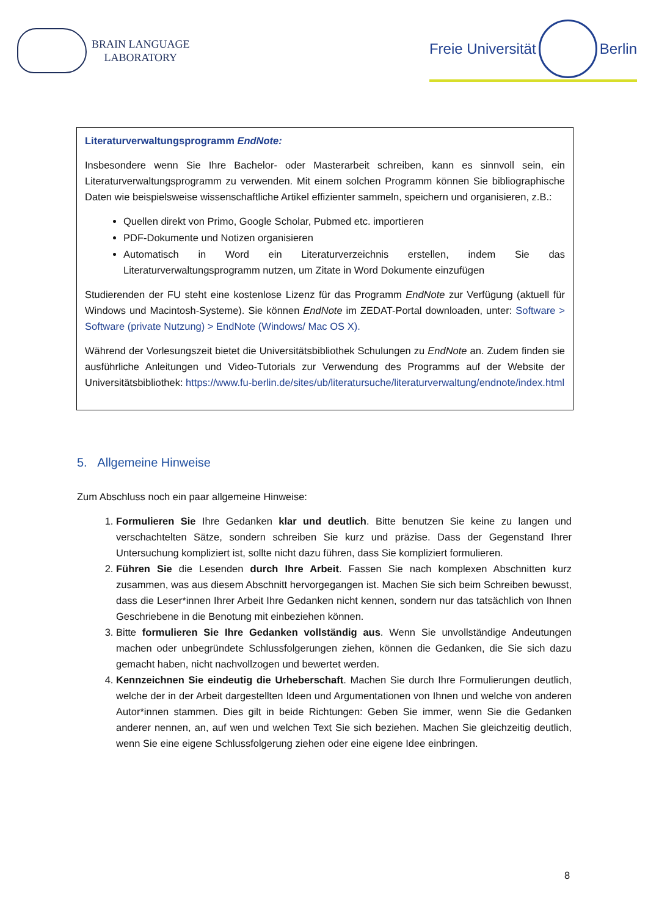BRAIN LANGUAGE
LABORATORY
Freie Universität Berlin
Literaturverwaltungsprogramm EndNote:
Insbesondere wenn Sie Ihre Bachelor- oder Masterarbeit schreiben, kann es sinnvoll sein, ein Literaturverwaltungsprogramm zu verwenden. Mit einem solchen Programm können Sie bibliographische Daten wie beispielsweise wissenschaftliche Artikel effizienter sammeln, speichern und organisieren, z.B.:
Quellen direkt von Primo, Google Scholar, Pubmed etc. importieren
PDF-Dokumente und Notizen organisieren
Automatisch in Word ein Literaturverzeichnis erstellen, indem Sie das Literaturverwaltungsprogramm nutzen, um Zitate in Word Dokumente einzufügen
Studierenden der FU steht eine kostenlose Lizenz für das Programm EndNote zur Verfügung (aktuell für Windows und Macintosh-Systeme). Sie können EndNote im ZEDAT-Portal downloaden, unter: Software > Software (private Nutzung) > EndNote (Windows/ Mac OS X).
Während der Vorlesungszeit bietet die Universitätsbibliothek Schulungen zu EndNote an. Zudem finden sie ausführliche Anleitungen und Video-Tutorials zur Verwendung des Programms auf der Website der Universitätsbibliothek: https://www.fu-berlin.de/sites/ub/literatursuche/literaturverwaltung/endnote/index.html
5. Allgemeine Hinweise
Zum Abschluss noch ein paar allgemeine Hinweise:
1. Formulieren Sie Ihre Gedanken klar und deutlich. Bitte benutzen Sie keine zu langen und verschachtelten Sätze, sondern schreiben Sie kurz und präzise. Dass der Gegenstand Ihrer Untersuchung kompliziert ist, sollte nicht dazu führen, dass Sie kompliziert formulieren.
2. Führen Sie die Lesenden durch Ihre Arbeit. Fassen Sie nach komplexen Abschnitten kurz zusammen, was aus diesem Abschnitt hervorgegangen ist. Machen Sie sich beim Schreiben bewusst, dass die Leser*innen Ihrer Arbeit Ihre Gedanken nicht kennen, sondern nur das tatsächlich von Ihnen Geschriebene in die Benotung mit einbeziehen können.
3. Bitte formulieren Sie Ihre Gedanken vollständig aus. Wenn Sie unvollständige Andeutungen machen oder unbegründete Schlussfolgerungen ziehen, können die Gedanken, die Sie sich dazu gemacht haben, nicht nachvollzogen und bewertet werden.
4. Kennzeichnen Sie eindeutig die Urheberschaft. Machen Sie durch Ihre Formulierungen deutlich, welche der in der Arbeit dargestellten Ideen und Argumentationen von Ihnen und welche von anderen Autor*innen stammen. Dies gilt in beide Richtungen: Geben Sie immer, wenn Sie die Gedanken anderer nennen, an, auf wen und welchen Text Sie sich beziehen. Machen Sie gleichzeitig deutlich, wenn Sie eine eigene Schlussfolgerung ziehen oder eine eigene Idee einbringen.
8